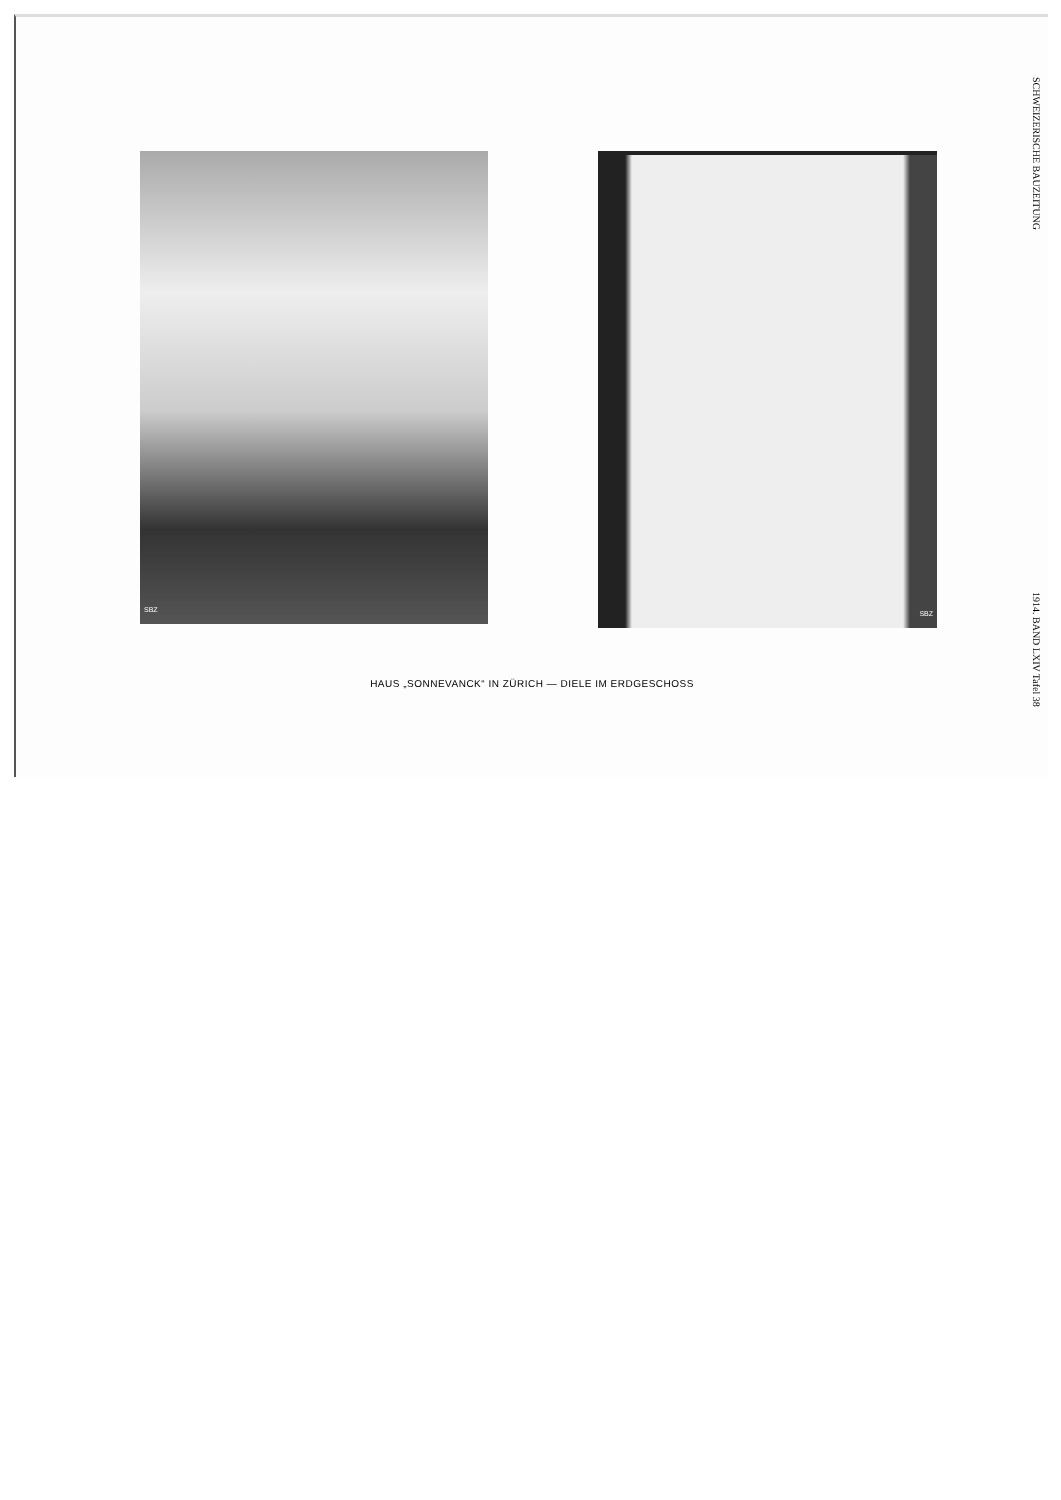SCHWEIZERISCHE BAUZEITUNG
1914. BAND LXIV Tafel 38
SBZ SBZ
HAUS „SONNEVANCK“ IN ZÜRICH — DIELE IM ERDGESCHOSS